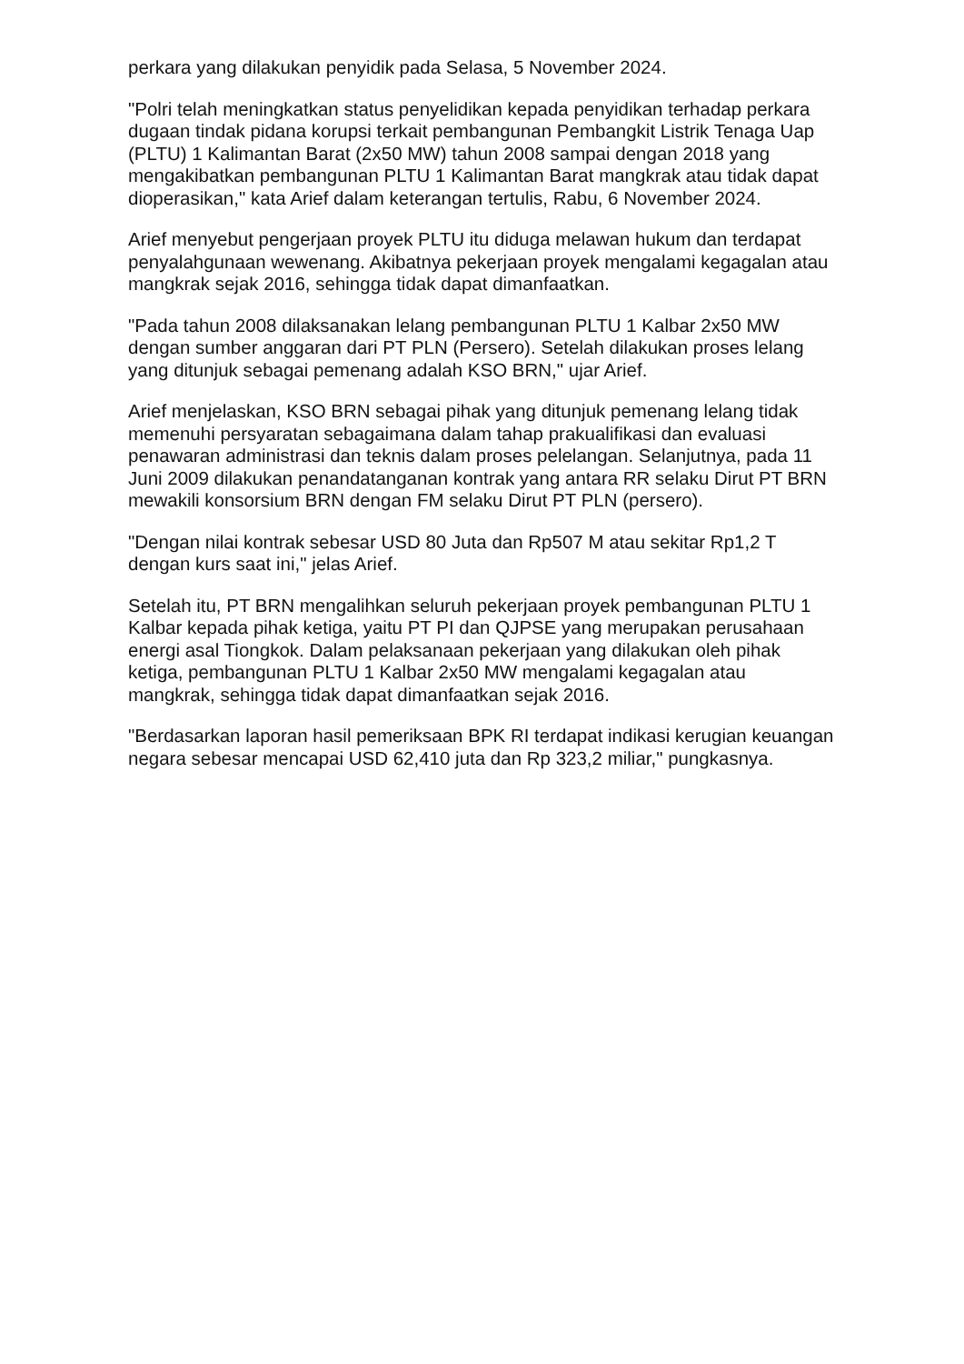perkara yang dilakukan penyidik pada Selasa, 5 November 2024.
"Polri telah meningkatkan status penyelidikan kepada penyidikan terhadap perkara dugaan tindak pidana korupsi terkait pembangunan Pembangkit Listrik Tenaga Uap (PLTU) 1 Kalimantan Barat (2x50 MW) tahun 2008 sampai dengan 2018 yang mengakibatkan pembangunan PLTU 1 Kalimantan Barat mangkrak atau tidak dapat dioperasikan," kata Arief dalam keterangan tertulis, Rabu, 6 November 2024.
Arief menyebut pengerjaan proyek PLTU itu diduga melawan hukum dan terdapat penyalahgunaan wewenang. Akibatnya pekerjaan proyek mengalami kegagalan atau mangkrak sejak 2016, sehingga tidak dapat dimanfaatkan.
"Pada tahun 2008 dilaksanakan lelang pembangunan PLTU 1 Kalbar 2x50 MW dengan sumber anggaran dari PT PLN (Persero). Setelah dilakukan proses lelang yang ditunjuk sebagai pemenang adalah KSO BRN," ujar Arief.
Arief menjelaskan, KSO BRN sebagai pihak yang ditunjuk pemenang lelang tidak memenuhi persyaratan sebagaimana dalam tahap prakualifikasi dan evaluasi penawaran administrasi dan teknis dalam proses pelelangan. Selanjutnya, pada 11 Juni 2009 dilakukan penandatanganan kontrak yang antara RR selaku Dirut PT BRN mewakili konsorsium BRN dengan FM selaku Dirut PT PLN (persero).
"Dengan nilai kontrak sebesar USD 80 Juta dan Rp507 M atau sekitar Rp1,2 T dengan kurs saat ini," jelas Arief.
Setelah itu, PT BRN mengalihkan seluruh pekerjaan proyek pembangunan PLTU 1 Kalbar kepada pihak ketiga, yaitu PT PI dan QJPSE yang merupakan perusahaan energi asal Tiongkok. Dalam pelaksanaan pekerjaan yang dilakukan oleh pihak ketiga, pembangunan PLTU 1 Kalbar 2x50 MW mengalami kegagalan atau mangkrak, sehingga tidak dapat dimanfaatkan sejak 2016.
"Berdasarkan laporan hasil pemeriksaan BPK RI terdapat indikasi kerugian keuangan negara sebesar mencapai USD 62,410 juta dan Rp 323,2 miliar," pungkasnya.